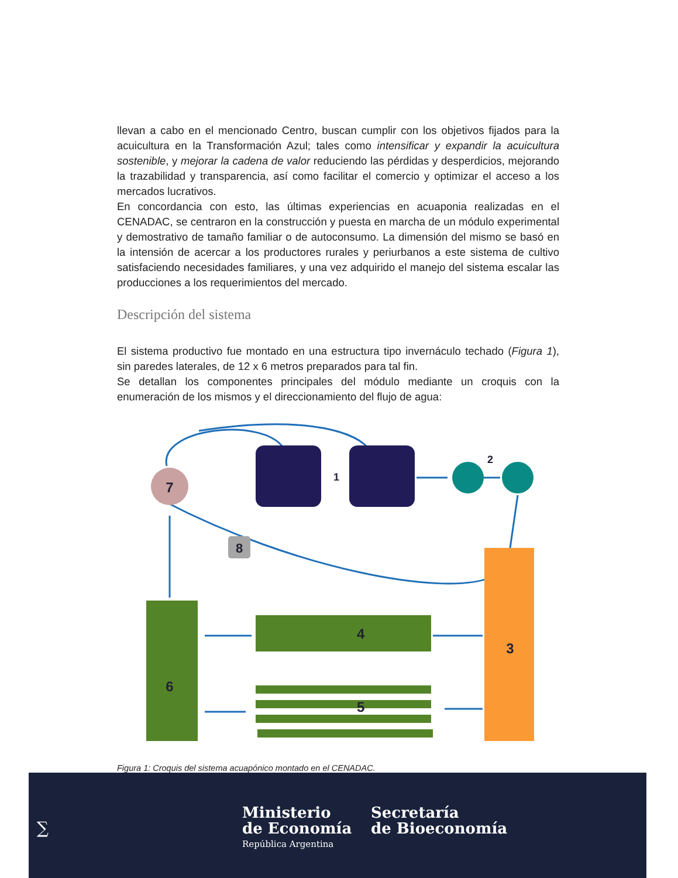llevan a cabo en el mencionado Centro, buscan cumplir con los objetivos fijados para la acuicultura en la Transformación Azul; tales como intensificar y expandir la acuicultura sostenible, y mejorar la cadena de valor reduciendo las pérdidas y desperdicios, mejorando la trazabilidad y transparencia, así como facilitar el comercio y optimizar el acceso a los mercados lucrativos.
En concordancia con esto, las últimas experiencias en acuaponia realizadas en el CENADAC, se centraron en la construcción y puesta en marcha de un módulo experimental y demostrativo de tamaño familiar o de autoconsumo. La dimensión del mismo se basó en la intensión de acercar a los productores rurales y periurbanos a este sistema de cultivo satisfaciendo necesidades familiares, y una vez adquirido el manejo del sistema escalar las producciones a los requerimientos del mercado.
Descripción del sistema
El sistema productivo fue montado en una estructura tipo invernáculo techado (Figura 1), sin paredes laterales, de 12 x 6 metros preparados para tal fin.
Se detallan los componentes principales del módulo mediante un croquis con la enumeración de los mismos y el direccionamiento del flujo de agua:
7
1
2
8
3
6
4
5
Figura 1: Croquis del sistema acuapónico montado en el CENADAC.
∑
Ministerio
de Economía
República Argentina
Secretaría
de Bioeconomía